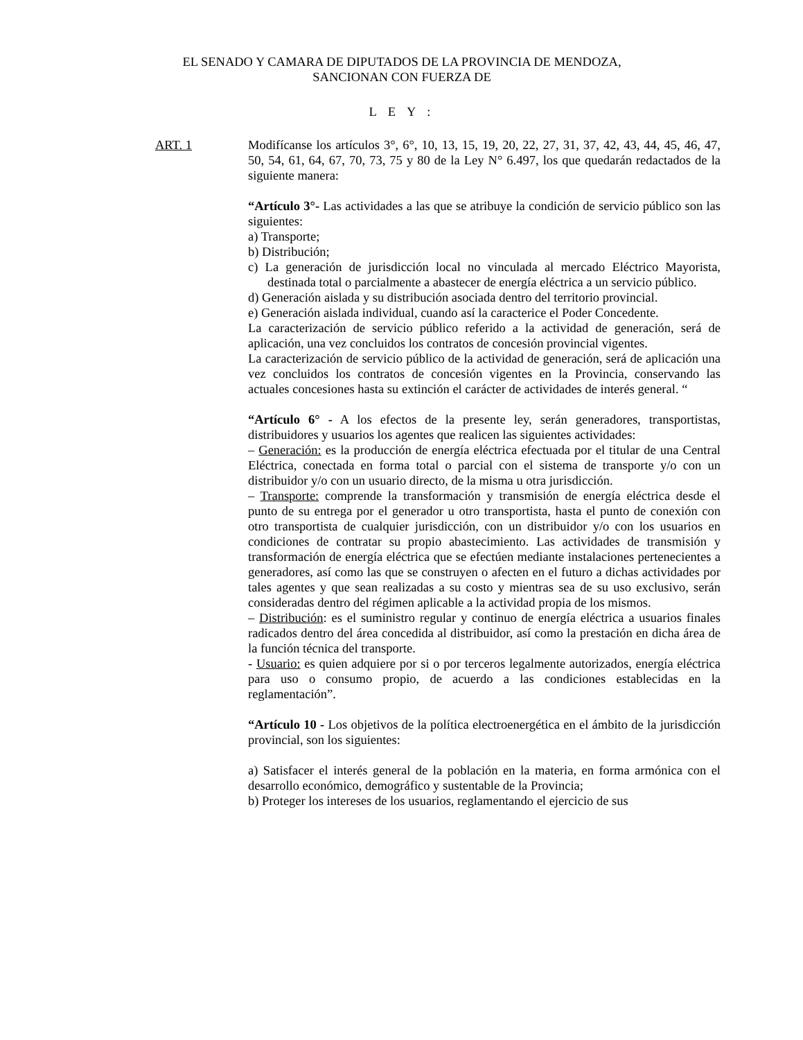EL SENADO Y CAMARA DE DIPUTADOS DE LA PROVINCIA DE MENDOZA,
SANCIONAN CON FUERZA DE
L E Y :
ART. 1 Modifícanse los artículos 3°, 6°, 10, 13, 15, 19, 20, 22, 27, 31, 37, 42, 43, 44, 45, 46, 47, 50, 54, 61, 64, 67, 70, 73, 75 y 80 de la Ley N° 6.497, los que quedarán redactados de la siguiente manera:
“Artículo 3°- Las actividades a las que se atribuye la condición de servicio público son las siguientes:
a) Transporte;
b) Distribución;
c) La generación de jurisdicción local no vinculada al mercado Eléctrico Mayorista, destinada total o parcialmente a abastecer de energía eléctrica a un servicio público.
d) Generación aislada y su distribución asociada dentro del territorio provincial.
e) Generación aislada individual, cuando así la caracterice el Poder Concedente.
La caracterización de servicio público referido a la actividad de generación, será de aplicación, una vez concluidos los contratos de concesión provincial vigentes.
La caracterización de servicio público de la actividad de generación, será de aplicación una vez concluidos los contratos de concesión vigentes en la Provincia, conservando las actuales concesiones hasta su extinción el carácter de actividades de interés general. “
“Artículo 6° - A los efectos de la presente ley, serán generadores, transportistas, distribuidores y usuarios los agentes que realicen las siguientes actividades:
– Generación: es la producción de energía eléctrica efectuada por el titular de una Central Eléctrica, conectada en forma total o parcial con el sistema de transporte y/o con un distribuidor y/o con un usuario directo, de la misma u otra jurisdicción.
– Transporte: comprende la transformación y transmisión de energía eléctrica desde el punto de su entrega por el generador u otro transportista, hasta el punto de conexión con otro transportista de cualquier jurisdicción, con un distribuidor y/o con los usuarios en condiciones de contratar su propio abastecimiento. Las actividades de transmisión y transformación de energía eléctrica que se efectúen mediante instalaciones pertenecientes a generadores, así como las que se construyen o afecten en el futuro a dichas actividades por tales agentes y que sean realizadas a su costo y mientras sea de su uso exclusivo, serán consideradas dentro del régimen aplicable a la actividad propia de los mismos.
– Distribución: es el suministro regular y continuo de energía eléctrica a usuarios finales radicados dentro del área concedida al distribuidor, así como la prestación en dicha área de la función técnica del transporte.
- Usuario: es quien adquiere por si o por terceros legalmente autorizados, energía eléctrica para uso o consumo propio, de acuerdo a las condiciones establecidas en la reglamentación”.
“Artículo 10 - Los objetivos de la política electroenergética en el ámbito de la jurisdicción provincial, son los siguientes:
a) Satisfacer el interés general de la población en la materia, en forma armónica con el desarrollo económico, demográfico y sustentable de la Provincia;
b) Proteger los intereses de los usuarios, reglamentando el ejercicio de sus